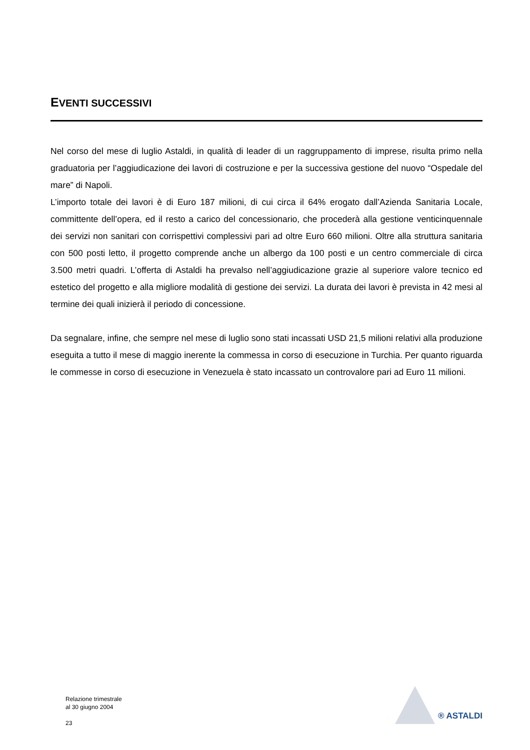EVENTI SUCCESSIVI
Nel corso del mese di luglio Astaldi, in qualità di leader di un raggruppamento di imprese, risulta primo nella graduatoria per l’aggiudicazione dei lavori di costruzione e per la successiva gestione del nuovo “Ospedale del mare” di Napoli.
L’importo totale dei lavori è di Euro 187 milioni, di cui circa il 64% erogato dall’Azienda Sanitaria Locale, committente dell’opera, ed il resto a carico del concessionario, che procederà alla gestione venticinquennale dei servizi non sanitari con corrispettivi complessivi pari ad oltre Euro 660 milioni. Oltre alla struttura sanitaria con 500 posti letto, il progetto comprende anche un albergo da 100 posti e un centro commerciale di circa 3.500 metri quadri. L’offerta di Astaldi ha prevalso nell’aggiudicazione grazie al superiore valore tecnico ed estetico del progetto e alla migliore modalità di gestione dei servizi. La durata dei lavori è prevista in 42 mesi al termine dei quali inizierà il periodo di concessione.
Da segnalare, infine, che sempre nel mese di luglio sono stati incassati USD 21,5 milioni relativi alla produzione eseguita a tutto il mese di maggio inerente la commessa in corso di esecuzione in Turchia. Per quanto riguarda le commesse in corso di esecuzione in Venezuela è stato incassato un controvalore pari ad Euro 11 milioni.
Relazione trimestrale
al 30 giugno 2004
23
® ASTALDI